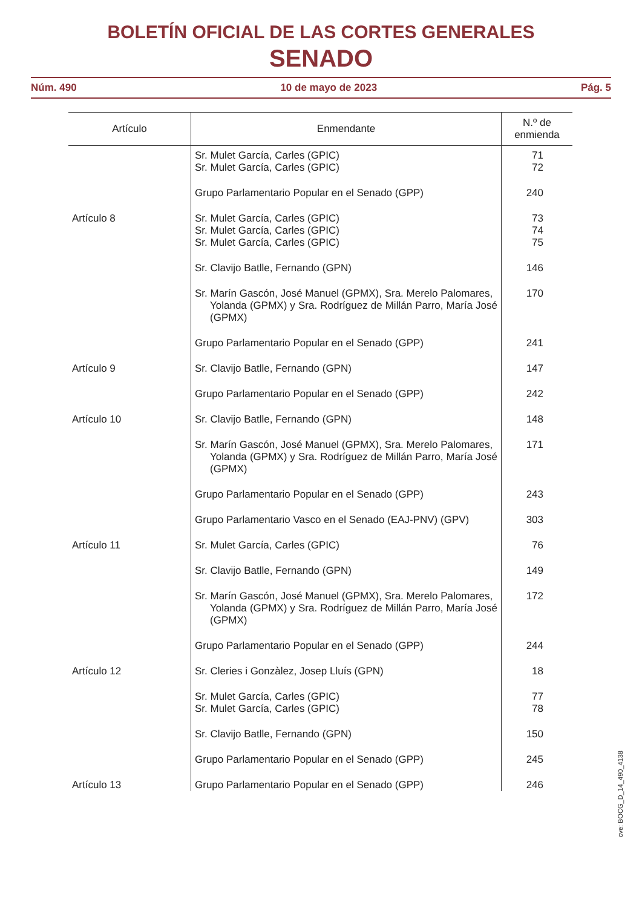BOLETÍN OFICIAL DE LAS CORTES GENERALES
SENADO
Núm. 490 10 de mayo de 2023 Pág. 5
| Artículo | Enmendante | N.º de enmienda |
| --- | --- | --- |
| | Sr. Mulet García, Carles (GPIC) Sr. Mulet García, Carles (GPIC) | 71 72 |
| | Grupo Parlamentario Popular en el Senado (GPP) | 240 |
| Artículo 8 | Sr. Mulet García, Carles (GPIC) Sr. Mulet García, Carles (GPIC) Sr. Mulet García, Carles (GPIC) | 73 74 75 |
| | Sr. Clavijo Batlle, Fernando (GPN) | 146 |
| | Sr. Marín Gascón, José Manuel (GPMX), Sra. Merelo Palomares, Yolanda (GPMX) y Sra. Rodríguez de Millán Parro, María José (GPMX) | 170 |
| | Grupo Parlamentario Popular en el Senado (GPP) | 241 |
| Artículo 9 | Sr. Clavijo Batlle, Fernando (GPN) | 147 |
| | Grupo Parlamentario Popular en el Senado (GPP) | 242 |
| Artículo 10 | Sr. Clavijo Batlle, Fernando (GPN) | 148 |
| | Sr. Marín Gascón, José Manuel (GPMX), Sra. Merelo Palomares, Yolanda (GPMX) y Sra. Rodríguez de Millán Parro, María José (GPMX) | 171 |
| | Grupo Parlamentario Popular en el Senado (GPP) | 243 |
| | Grupo Parlamentario Vasco en el Senado (EAJ-PNV) (GPV) | 303 |
| Artículo 11 | Sr. Mulet García, Carles (GPIC) | 76 |
| | Sr. Clavijo Batlle, Fernando (GPN) | 149 |
| | Sr. Marín Gascón, José Manuel (GPMX), Sra. Merelo Palomares, Yolanda (GPMX) y Sra. Rodríguez de Millán Parro, María José (GPMX) | 172 |
| | Grupo Parlamentario Popular en el Senado (GPP) | 244 |
| Artículo 12 | Sr. Cleries i Gonzàlez, Josep Lluís (GPN) | 18 |
| | Sr. Mulet García, Carles (GPIC) Sr. Mulet García, Carles (GPIC) | 77 78 |
| | Sr. Clavijo Batlle, Fernando (GPN) | 150 |
| | Grupo Parlamentario Popular en el Senado (GPP) | 245 |
| Artículo 13 | Grupo Parlamentario Popular en el Senado (GPP) | 246 |
cve: BOCG_D_14_490_4138